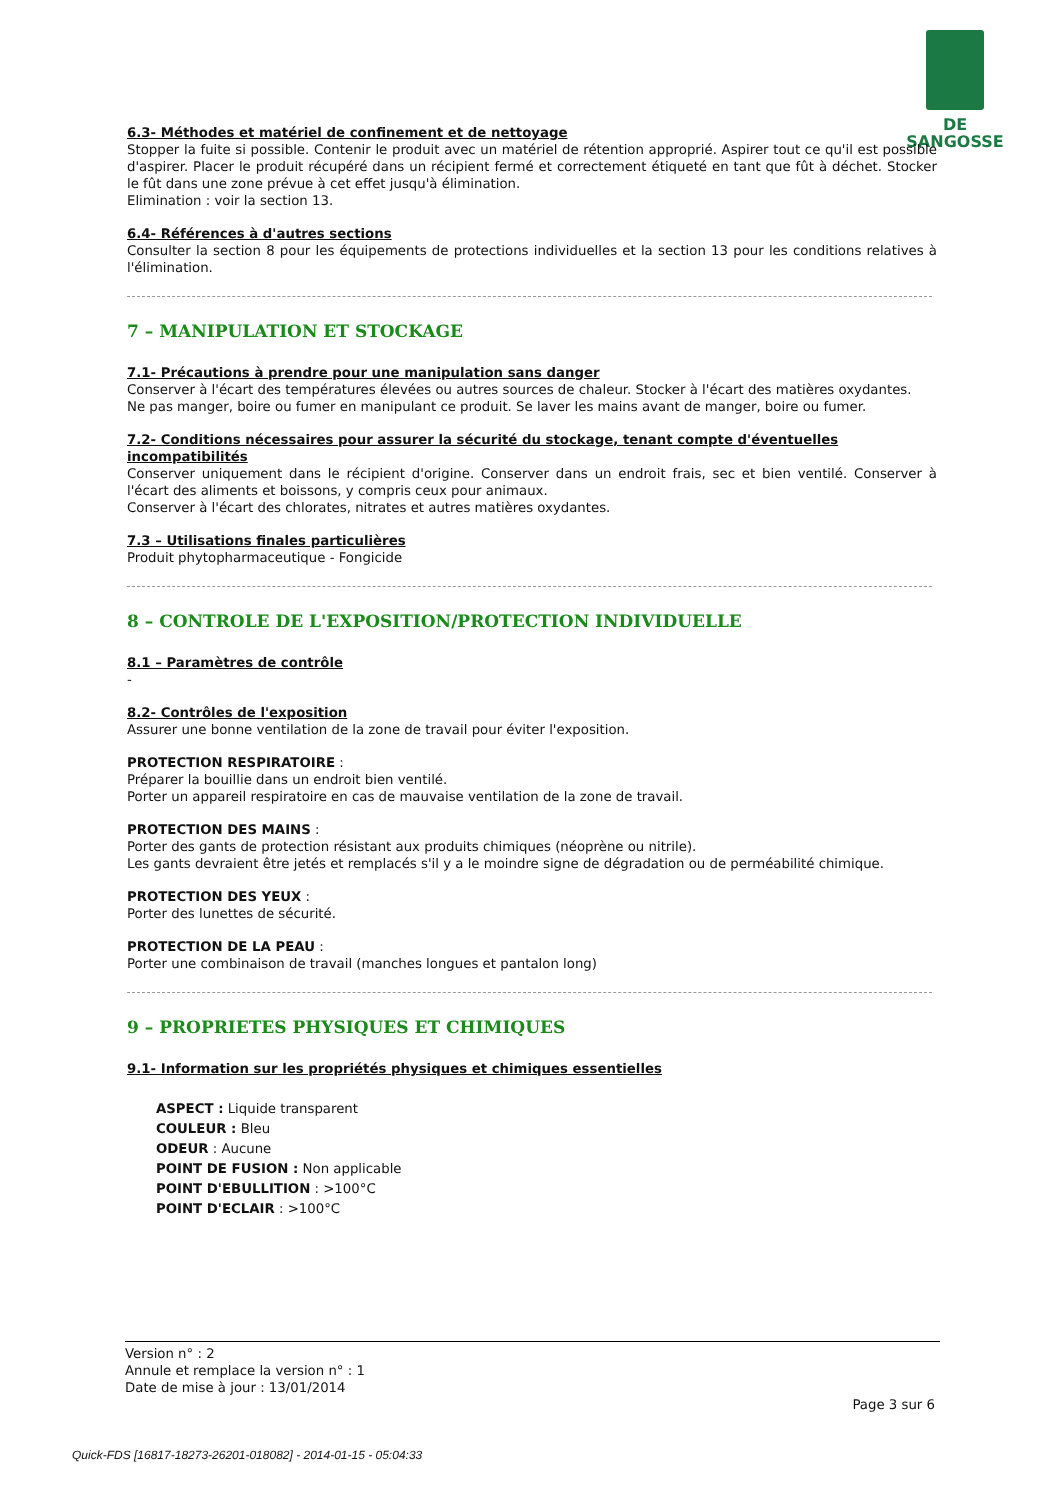DE SANGOSSE
6.3- Méthodes et matériel de confinement et de nettoyage
Stopper la fuite si possible. Contenir le produit avec un matériel de rétention approprié. Aspirer tout ce qu'il est possible d'aspirer. Placer le produit récupéré dans un récipient fermé et correctement étiqueté en tant que fût à déchet. Stocker le fût dans une zone prévue à cet effet jusqu'à élimination.
Elimination : voir la section 13.
6.4- Références à d'autres sections
Consulter la section 8 pour les équipements de protections individuelles et la section 13 pour les conditions relatives à l'élimination.
7 – MANIPULATION ET STOCKAGE
7.1- Précautions à prendre pour une manipulation sans danger
Conserver à l'écart des températures élevées ou autres sources de chaleur. Stocker à l'écart des matières oxydantes.
Ne pas manger, boire ou fumer en manipulant ce produit. Se laver les mains avant de manger, boire ou fumer.
7.2- Conditions nécessaires pour assurer la sécurité du stockage, tenant compte d'éventuelles incompatibilités
Conserver uniquement dans le récipient d'origine. Conserver dans un endroit frais, sec et bien ventilé. Conserver à l'écart des aliments et boissons, y compris ceux pour animaux.
Conserver à l'écart des chlorates, nitrates et autres matières oxydantes.
7.3 – Utilisations finales particulières
Produit phytopharmaceutique - Fongicide
8 – CONTROLE DE L'EXPOSITION/PROTECTION INDIVIDUELLE
8.1 – Paramètres de contrôle
-
8.2- Contrôles de l'exposition
Assurer une bonne ventilation de la zone de travail pour éviter l'exposition.
PROTECTION RESPIRATOIRE :
Préparer la bouillie dans un endroit bien ventilé.
Porter un appareil respiratoire en cas de mauvaise ventilation de la zone de travail.
PROTECTION DES MAINS :
Porter des gants de protection résistant aux produits chimiques (néoprène ou nitrile).
Les gants devraient être jetés et remplacés s'il y a le moindre signe de dégradation ou de perméabilité chimique.
PROTECTION DES YEUX :
Porter des lunettes de sécurité.
PROTECTION DE LA PEAU :
Porter une combinaison de travail (manches longues et pantalon long)
9 – PROPRIETES PHYSIQUES ET CHIMIQUES
9.1- Information sur les propriétés physiques et chimiques essentielles
ASPECT : Liquide transparent
COULEUR : Bleu
ODEUR : Aucune
POINT DE FUSION : Non applicable
POINT D'EBULLITION : >100°C
POINT D'ECLAIR : >100°C
Version n° : 2
Annule et remplace la version n° : 1
Date de mise à jour : 13/01/2014
Page 3 sur 6
Quick-FDS [16817-18273-26201-018082] - 2014-01-15 - 05:04:33